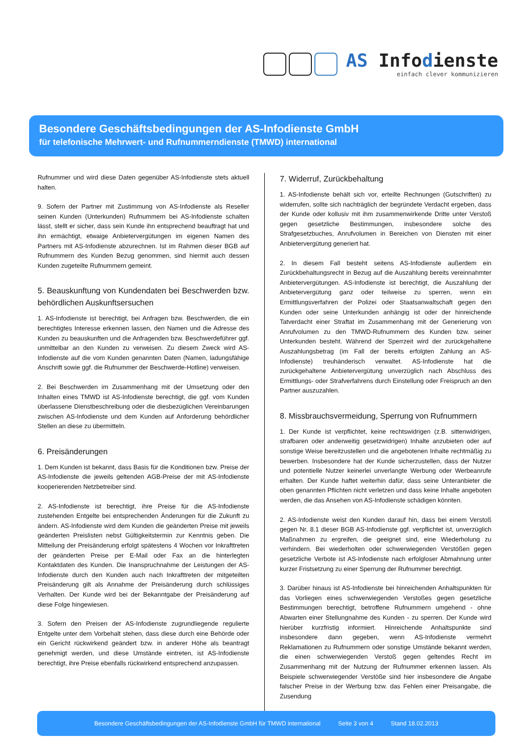AS Infodienste
einfach clever kommunizieren
Besondere Geschäftsbedingungen der AS-Infodienste GmbH
für telefonische Mehrwert- und Rufnummerndienste (TMWD) international
Rufnummer und wird diese Daten gegenüber AS-Infodienste stets aktuell halten.
9. Sofern der Partner mit Zustimmung von AS-Infodienste als Reseller seinen Kunden (Unterkunden) Rufnummern bei AS-Infodienste schalten lässt, stellt er sicher, dass sein Kunde ihn entsprechend beauftragt hat und ihn ermächtigt, etwaige Anbietervergütungen im eigenen Namen des Partners mit AS-Infodienste abzurechnen. Ist im Rahmen dieser BGB auf Rufnummern des Kunden Bezug genommen, sind hiermit auch dessen Kunden zugeteilte Rufnummern gemeint.
5. Beauskunftung von Kundendaten bei Beschwerden bzw. behördlichen Auskunftsersuchen
1. AS-Infodienste ist berechtigt, bei Anfragen bzw. Beschwerden, die ein berechtigtes Interesse erkennen lassen, den Namen und die Adresse des Kunden zu beauskunften und die Anfragenden bzw. Beschwerdeführer ggf. unmittelbar an den Kunden zu verweisen. Zu diesem Zweck wird AS-Infodienste auf die vom Kunden genannten Daten (Namen, ladungsfähige Anschrift sowie ggf. die Rufnummer der Beschwerde-Hotline) verweisen.
2. Bei Beschwerden im Zusammenhang mit der Umsetzung oder den Inhalten eines TMWD ist AS-Infodienste berechtigt, die ggf. vom Kunden überlassene Dienstbeschreibung oder die diesbezüglichen Vereinbarungen zwischen AS-Infodienste und dem Kunden auf Anforderung behördlicher Stellen an diese zu übermitteln.
6. Preisänderungen
1. Dem Kunden ist bekannt, dass Basis für die Konditionen bzw. Preise der AS-Infodienste die jeweils geltenden AGB-Preise der mit AS-Infodienste kooperierenden Netzbetreiber sind.
2. AS-Infodienste ist berechtigt, ihre Preise für die AS-Infodienste zustehenden Entgelte bei entsprechenden Änderungen für die Zukunft zu ändern. AS-Infodienste wird dem Kunden die geänderten Preise mit jeweils geänderten Preislisten nebst Gültigkeitstermin zur Kenntnis geben. Die Mitteilung der Preisänderung erfolgt spätestens 4 Wochen vor Inkrafttreten der geänderten Preise per E-Mail oder Fax an die hinterlegten Kontaktdaten des Kunden. Die Inanspruchnahme der Leistungen der AS-Infodienste durch den Kunden auch nach Inkrafttreten der mitgeteilten Preisänderung gilt als Annahme der Preisänderung durch schlüssiges Verhalten. Der Kunde wird bei der Bekanntgabe der Preisänderung auf diese Folge hingewiesen.
3. Sofern den Preisen der AS-Infodienste zugrundliegende regulierte Entgelte unter dem Vorbehalt stehen, dass diese durch eine Behörde oder ein Gericht rückwirkend geändert bzw. in anderer Höhe als beantragt genehmigt werden, und diese Umstände eintreten, ist AS-Infodienste berechtigt, ihre Preise ebenfalls rückwirkend entsprechend anzupassen.
7. Widerruf, Zurückbehaltung
1. AS-Infodienste behält sich vor, erteilte Rechnungen (Gutschriften) zu widerrufen, sollte sich nachträglich der begründete Verdacht ergeben, dass der Kunde oder kollusiv mit ihm zusammenwirkende Dritte unter Verstoß gegen gesetzliche Bestimmungen, insbesondere solche des Strafgesetzbuches, Anrufvolumen in Bereichen von Diensten mit einer Anbietervergütung generiert hat.
2. In diesem Fall besteht seitens AS-Infodienste außerdem ein Zurückbehaltungsrecht in Bezug auf die Auszahlung bereits vereinnahmter Anbietervergütungen. AS-Infodienste ist berechtigt, die Auszahlung der Anbietervergütung ganz oder teilweise zu sperren, wenn ein Ermittlungsverfahren der Polizei oder Staatsanwaltschaft gegen den Kunden oder seine Unterkunden anhängig ist oder der hinreichende Tatverdacht einer Straftat im Zusammenhang mit der Generierung von Anrufvolumen zu den TMWD-Rufnummern des Kunden bzw. seiner Unterkunden besteht. Während der Sperrzeit wird der zurückgehaltene Auszahlungsbetrag (im Fall der bereits erfolgten Zahlung an AS-Infodienste) treuhänderisch verwaltet. AS-Infodienste hat die zurückgehaltene Anbietervergütung unverzüglich nach Abschluss des Ermittlungs- oder Strafverfahrens durch Einstellung oder Freispruch an den Partner auszuzahlen.
8. Missbrauchsvermeidung, Sperrung von Rufnummern
1. Der Kunde ist verpflichtet, keine rechtswidrigen (z.B. sittenwidrigen, strafbaren oder anderweitig gesetzwidrigen) Inhalte anzubieten oder auf sonstige Weise bereitzustellen und die angebotenen Inhalte rechtmäßig zu bewerben. Insbesondere hat der Kunde sicherzustellen, dass der Nutzer und potentielle Nutzer keinerlei unverlangte Werbung oder Werbeanrufe erhalten. Der Kunde haftet weiterhin dafür, dass seine Unteranbieter die oben genannten Pflichten nicht verletzen und dass keine Inhalte angeboten werden, die das Ansehen von AS-Infodienste schädigen könnten.
2. AS-Infodienste weist den Kunden darauf hin, dass bei einem Verstoß gegen Nr. 8.1 dieser BGB AS-Infodienste ggf. verpflichtet ist, unverzüglich Maßnahmen zu ergreifen, die geeignet sind, eine Wiederholung zu verhindern. Bei wiederholten oder schwerwiegenden Verstößen gegen gesetzliche Verbote ist AS-Infodienste nach erfolgloser Abmahnung unter kurzer Fristsetzung zu einer Sperrung der Rufnummer berechtigt.
3. Darüber hinaus ist AS-Infodienste bei hinreichenden Anhaltspunkten für das Vorliegen eines schwerwiegenden Verstoßes gegen gesetzliche Bestimmungen berechtigt, betroffene Rufnummern umgehend - ohne Abwarten einer Stellungnahme des Kunden - zu sperren. Der Kunde wird hierüber kurzfristig informiert. Hinreichende Anhaltspunkte sind insbesondere dann gegeben, wenn AS-Infodienste vermehrt Reklamationen zu Rufnummern oder sonstige Umstände bekannt werden, die einen schwerwiegenden Verstoß gegen geltendes Recht im Zusammenhang mit der Nutzung der Rufnummer erkennen lassen. Als Beispiele schwerwiegender Verstöße sind hier insbesondere die Angabe falscher Preise in der Werbung bzw. das Fehlen einer Preisangabe, die Zusendung
Besondere Geschäftsbedingungen der AS-Infodienste GmbH für TMWD international Seite 3 von 4 Stand 18.02.2013